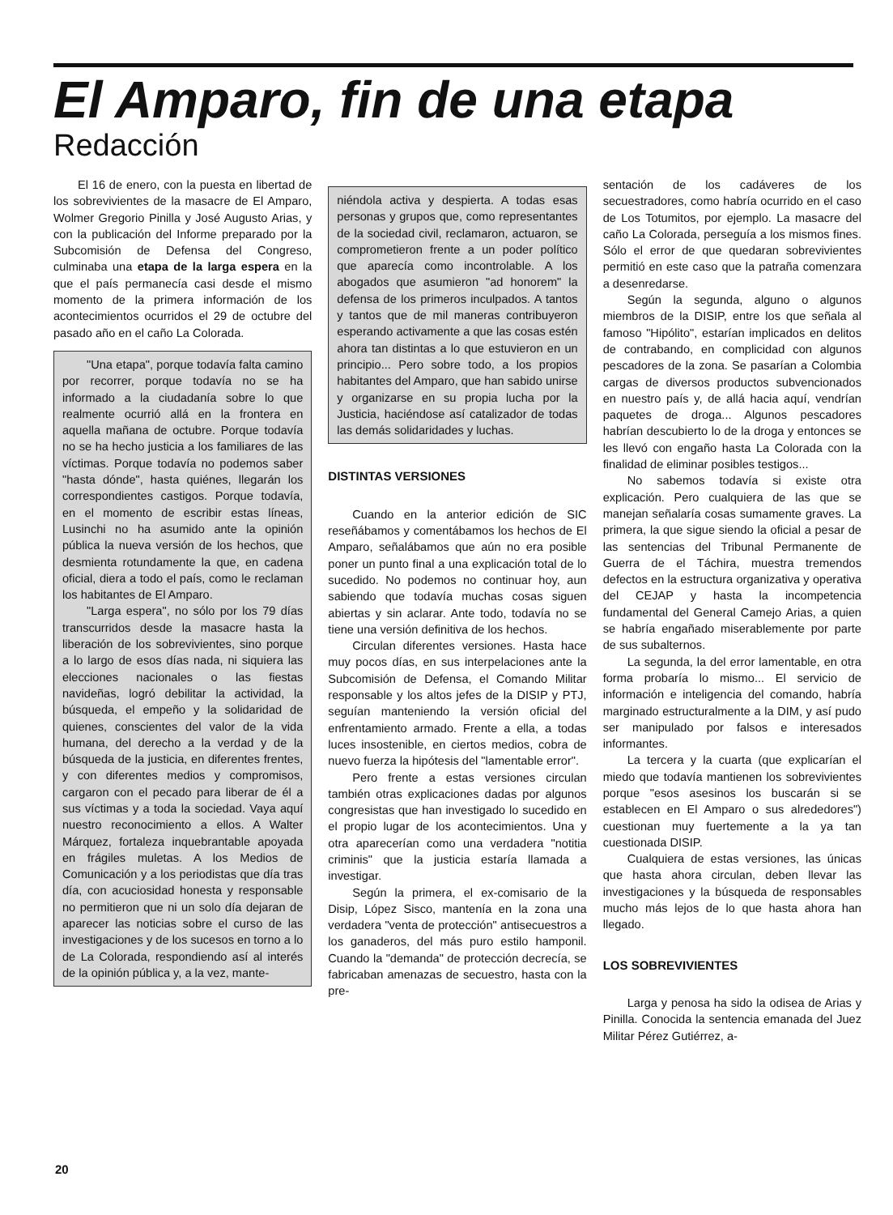El Amparo, fin de una etapa
Redacción
El 16 de enero, con la puesta en libertad de los sobrevivientes de la masacre de El Amparo, Wolmer Gregorio Pinilla y José Augusto Arias, y con la publicación del Informe preparado por la Subcomisión de Defensa del Congreso, culminaba una etapa de la larga espera en la que el país permanecía casi desde el mismo momento de la primera información de los acontecimientos ocurridos el 29 de octubre del pasado año en el caño La Colorada.
"Una etapa", porque todavía falta camino por recorrer, porque todavía no se ha informado a la ciudadanía sobre lo que realmente ocurrió allá en la frontera en aquella mañana de octubre. Porque todavía no se ha hecho justicia a los familiares de las víctimas. Porque todavía no podemos saber "hasta dónde", hasta quiénes, llegarán los correspondientes castigos. Porque todavía, en el momento de escribir estas líneas, Lusinchi no ha asumido ante la opinión pública la nueva versión de los hechos, que desmienta rotundamente la que, en cadena oficial, diera a todo el país, como le reclaman los habitantes de El Amparo.
"Larga espera", no sólo por los 79 días transcurridos desde la masacre hasta la liberación de los sobrevivientes, sino porque a lo largo de esos días nada, ni siquiera las elecciones nacionales o las fiestas navideñas, logró debilitar la actividad, la búsqueda, el empeño y la solidaridad de quienes, conscientes del valor de la vida humana, del derecho a la verdad y de la búsqueda de la justicia, en diferentes frentes, y con diferentes medios y compromisos, cargaron con el pecado para liberar de él a sus víctimas y a toda la sociedad. Vaya aquí nuestro reconocimiento a ellos. A Walter Márquez, fortaleza inquebrantable apoyada en frágiles muletas. A los Medios de Comunicación y a los periodistas que día tras día, con acuciosidad honesta y responsable no permitieron que ni un solo día dejaran de aparecer las noticias sobre el curso de las investigaciones y de los sucesos en torno a lo de La Colorada, respondiendo así al interés de la opinión pública y, a la vez, mante-
niéndola activa y despierta. A todas esas personas y grupos que, como representantes de la sociedad civil, reclamaron, actuaron, se comprometieron frente a un poder político que aparecía como incontrolable. A los abogados que asumieron "ad honorem" la defensa de los primeros inculpados. A tantos y tantos que de mil maneras contribuyeron esperando activamente a que las cosas estén ahora tan distintas a lo que estuvieron en un principio... Pero sobre todo, a los propios habitantes del Amparo, que han sabido unirse y organizarse en su propia lucha por la Justicia, haciéndose así catalizador de todas las demás solidaridades y luchas.
DISTINTAS VERSIONES
Cuando en la anterior edición de SIC reseñábamos y comentábamos los hechos de El Amparo, señalábamos que aún no era posible poner un punto final a una explicación total de lo sucedido. No podemos no continuar hoy, aun sabiendo que todavía muchas cosas siguen abiertas y sin aclarar. Ante todo, todavía no se tiene una versión definitiva de los hechos.
Circulan diferentes versiones. Hasta hace muy pocos días, en sus interpelaciones ante la Subcomisión de Defensa, el Comando Militar responsable y los altos jefes de la DISIP y PTJ, seguían manteniendo la versión oficial del enfrentamiento armado. Frente a ella, a todas luces insostenible, en ciertos medios, cobra de nuevo fuerza la hipótesis del "lamentable error".
Pero frente a estas versiones circulan también otras explicaciones dadas por algunos congresistas que han investigado lo sucedido en el propio lugar de los acontecimientos. Una y otra aparecerían como una verdadera "notitia criminis" que la justicia estaría llamada a investigar.
Según la primera, el ex-comisario de la Disip, López Sisco, mantenía en la zona una verdadera "venta de protección" antisecuestros a los ganaderos, del más puro estilo hamponil. Cuando la "demanda" de protección decrecía, se fabricaban amenazas de secuestro, hasta con la pre-
sentación de los cadáveres de los secuestradores, como habría ocurrido en el caso de Los Totumitos, por ejemplo. La masacre del caño La Colorada, perseguía a los mismos fines. Sólo el error de que quedaran sobrevivientes permitió en este caso que la patraña comenzara a desenredarse.
Según la segunda, alguno o algunos miembros de la DISIP, entre los que señala al famoso "Hipólito", estarían implicados en delitos de contrabando, en complicidad con algunos pescadores de la zona. Se pasarían a Colombia cargas de diversos productos subvencionados en nuestro país y, de allá hacia aquí, vendrían paquetes de droga... Algunos pescadores habrían descubierto lo de la droga y entonces se les llevó con engaño hasta La Colorada con la finalidad de eliminar posibles testigos...
No sabemos todavía si existe otra explicación. Pero cualquiera de las que se manejan señalaría cosas sumamente graves. La primera, la que sigue siendo la oficial a pesar de las sentencias del Tribunal Permanente de Guerra de el Táchira, muestra tremendos defectos en la estructura organizativa y operativa del CEJAP y hasta la incompetencia fundamental del General Camejo Arias, a quien se habría engañado miserablemente por parte de sus subalternos.
La segunda, la del error lamentable, en otra forma probaría lo mismo... El servicio de información e inteligencia del comando, habría marginado estructuralmente a la DIM, y así pudo ser manipulado por falsos e interesados informantes.
La tercera y la cuarta (que explicarían el miedo que todavía mantienen los sobrevivientes porque "esos asesinos los buscarán si se establecen en El Amparo o sus alrededores") cuestionan muy fuertemente a la ya tan cuestionada DISIP.
Cualquiera de estas versiones, las únicas que hasta ahora circulan, deben llevar las investigaciones y la búsqueda de responsables mucho más lejos de lo que hasta ahora han llegado.
LOS SOBREVIVIENTES
Larga y penosa ha sido la odisea de Arias y Pinilla. Conocida la sentencia emanada del Juez Militar Pérez Gutiérrez, a-
20